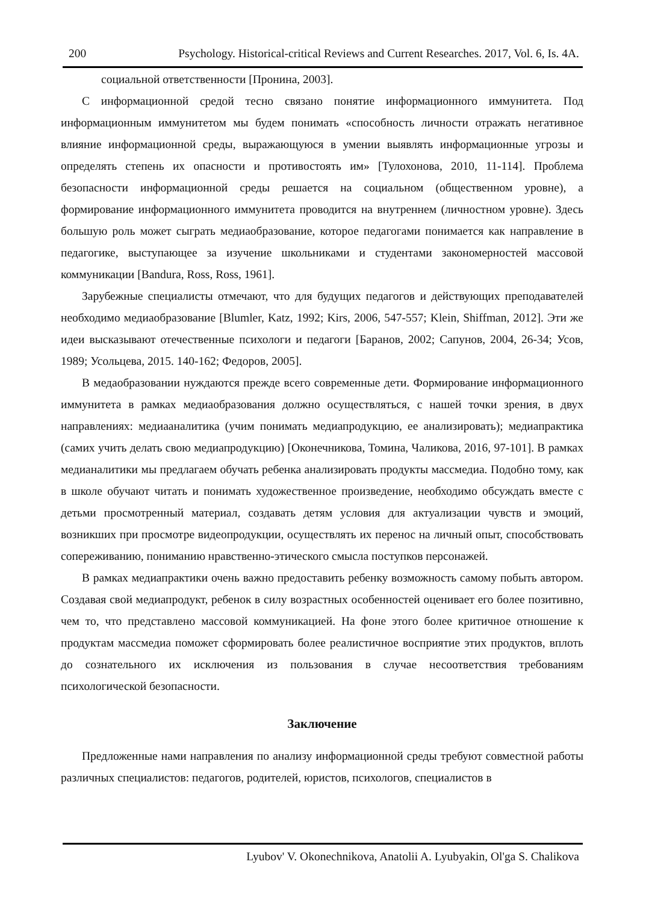200 Psychology. Historical-critical Reviews and Current Researches. 2017, Vol. 6, Is. 4A.
социальной ответственности [Пронина, 2003].
С информационной средой тесно связано понятие информационного иммунитета. Под информационным иммунитетом мы будем понимать «способность личности отражать негативное влияние информационной среды, выражающуюся в умении выявлять информационные угрозы и определять степень их опасности и противостоять им» [Тулохонова, 2010, 11-114]. Проблема безопасности информационной среды решается на социальном (общественном уровне), а формирование информационного иммунитета проводится на внутреннем (личностном уровне). Здесь большую роль может сыграть медиаобразование, которое педагогами понимается как направление в педагогике, выступающее за изучение школьниками и студентами закономерностей массовой коммуникации [Bandura, Ross, Ross, 1961].
Зарубежные специалисты отмечают, что для будущих педагогов и действующих преподавателей необходимо медиаобразование [Blumler, Katz, 1992; Kirs, 2006, 547-557; Klein, Shiffman, 2012]. Эти же идеи высказывают отечественные психологи и педагоги [Баранов, 2002; Сапунов, 2004, 26-34; Усов, 1989; Усольцева, 2015. 140-162; Федоров, 2005].
В медаобразовании нуждаются прежде всего современные дети. Формирование информационного иммунитета в рамках медиаобразования должно осуществляться, с нашей точки зрения, в двух направлениях: медиааналитика (учим понимать медиапродукцию, ее анализировать); медиапрактика (самих учить делать свою медиапродукцию) [Оконечникова, Томина, Чаликова, 2016, 97-101]. В рамках медианалитики мы предлагаем обучать ребенка анализировать продукты массмедиа. Подобно тому, как в школе обучают читать и понимать художественное произведение, необходимо обсуждать вместе с детьми просмотренный материал, создавать детям условия для актуализации чувств и эмоций, возникших при просмотре видеопродукции, осуществлять их перенос на личный опыт, способствовать сопереживанию, пониманию нравственно-этического смысла поступков персонажей.
В рамках медиапрактики очень важно предоставить ребенку возможность самому побыть автором. Создавая свой медиапродукт, ребенок в силу возрастных особенностей оценивает его более позитивно, чем то, что представлено массовой коммуникацией. На фоне этого более критичное отношение к продуктам массмедиа поможет сформировать более реалистичное восприятие этих продуктов, вплоть до сознательного их исключения из пользования в случае несоответствия требованиям психологической безопасности.
Заключение
Предложенные нами направления по анализу информационной среды требуют совместной работы различных специалистов: педагогов, родителей, юристов, психологов, специалистов в
Lyubov' V. Okonechnikova, Anatolii A. Lyubyakin, Ol'ga S. Chalikova